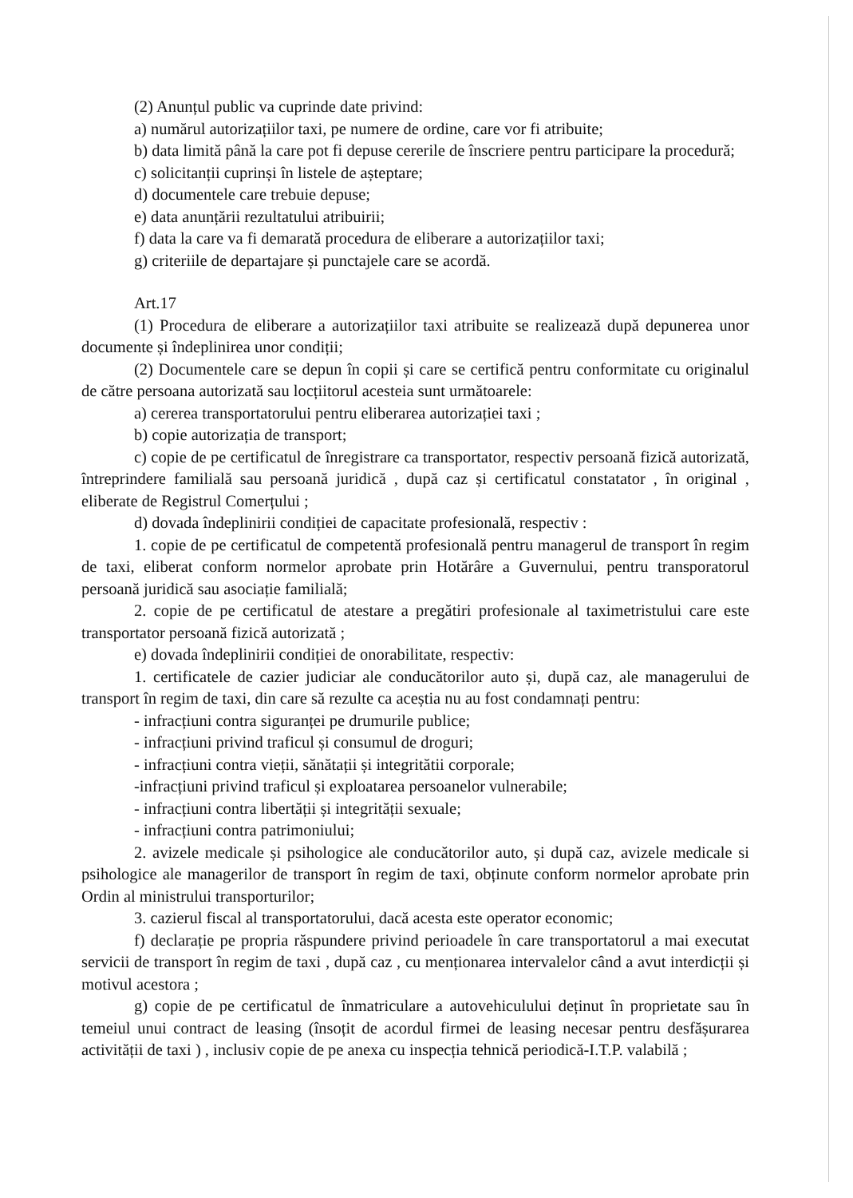(2) Anunțul public va cuprinde date privind:
a) numărul autorizațiilor taxi, pe numere de ordine, care vor fi atribuite;
b) data limită până la care pot fi depuse cererile de înscriere pentru participare la procedură;
c) solicitanții cuprinși în listele de așteptare;
d) documentele care trebuie depuse;
e) data anunțării rezultatului atribuirii;
f) data la care va fi demarată procedura de eliberare a autorizațiilor taxi;
g) criteriile de departajare și punctajele care se acordă.
Art.17
(1) Procedura de eliberare a autorizațiilor taxi atribuite se realizează după depunerea unor documente și îndeplinirea unor condiții;
(2) Documentele care se depun în copii și care se certifică pentru conformitate cu originalul de către persoana autorizată sau locțiitorul acesteia sunt următoarele:
a) cererea transportatorului pentru eliberarea autorizației taxi ;
b) copie autorizația de transport;
c) copie de pe certificatul de înregistrare ca transportator, respectiv persoană fizică autorizată, întreprindere familială sau persoană juridică , după caz și certificatul constatator , în original , eliberate de Registrul Comerțului ;
d) dovada îndeplinirii condiției de capacitate profesională, respectiv :
1. copie de pe certificatul de competentă profesională pentru managerul de transport în regim de taxi, eliberat conform normelor aprobate prin Hotărâre a Guvernului, pentru transporatorul persoană juridică sau asociație familială;
2. copie de pe certificatul de atestare a pregătiri profesionale al taximetristului care este transportator persoană fizică autorizată ;
e) dovada îndeplinirii condiției de onorabilitate, respectiv:
1. certificatele de cazier judiciar ale conducătorilor auto și, după caz, ale managerului de transport în regim de taxi, din care să rezulte ca aceștia nu au fost condamnați pentru:
- infracțiuni contra siguranței pe drumurile publice;
- infracțiuni privind traficul și consumul de droguri;
- infracțiuni contra vieții, sănătații și integritătii corporale;
-infracțiuni privind traficul și exploatarea persoanelor vulnerabile;
- infracțiuni contra libertății și integrității sexuale;
- infracțiuni contra patrimoniului;
2. avizele medicale și psihologice ale conducătorilor auto, și după caz, avizele medicale si psihologice ale managerilor de transport în regim de taxi, obținute conform normelor aprobate prin Ordin al ministrului transporturilor;
3. cazierul fiscal al transportatorului, dacă acesta este operator economic;
f) declarație pe propria răspundere privind perioadele în care transportatorul a mai executat servicii de transport în regim de taxi , după caz , cu menționarea intervalelor când a avut interdicții și motivul acestora ;
g) copie de pe certificatul de înmatriculare a autovehiculului deținut în proprietate sau în temeiul unui contract de leasing (însoțit de acordul firmei de leasing necesar pentru desfășurarea activității de taxi ) , inclusiv copie de pe anexa cu inspecția tehnică periodică-I.T.P. valabilă ;